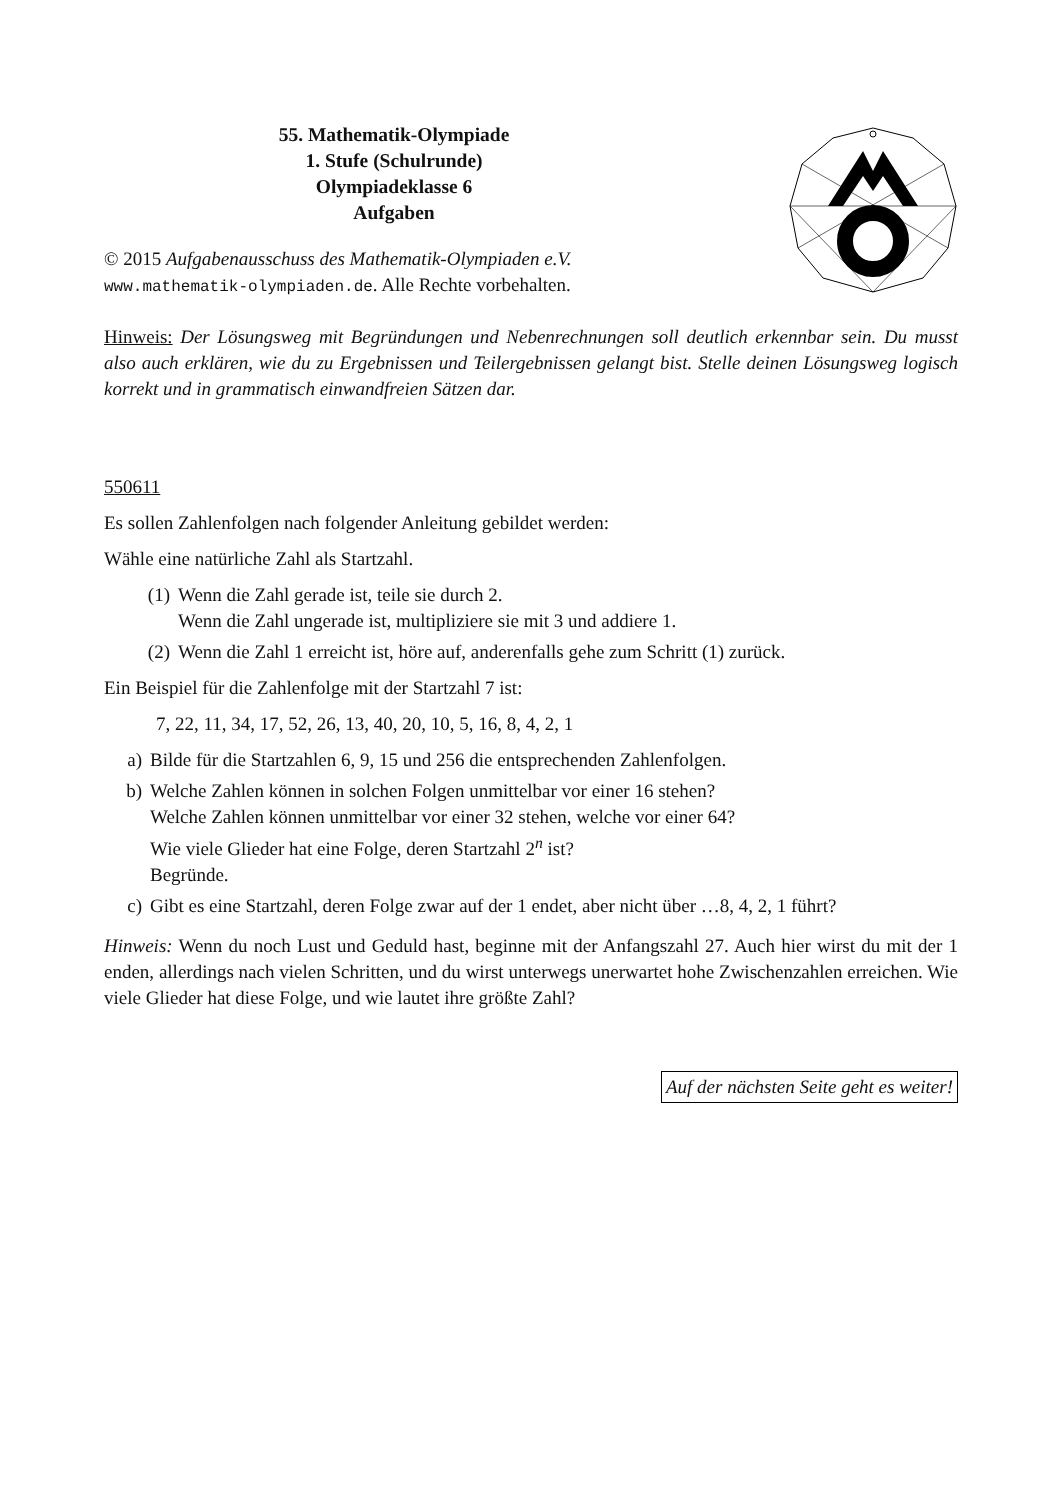55. Mathematik-Olympiade
1. Stufe (Schulrunde)
Olympiadeklasse 6
Aufgaben
© 2015 Aufgabenausschuss des Mathematik-Olympiaden e.V.
www.mathematik-olympiaden.de. Alle Rechte vorbehalten.
Hinweis: Der Lösungsweg mit Begründungen und Nebenrechnungen soll deutlich erkennbar sein. Du musst also auch erklären, wie du zu Ergebnissen und Teilergebnissen gelangt bist. Stelle deinen Lösungsweg logisch korrekt und in grammatisch einwandfreien Sätzen dar.
550611
Es sollen Zahlenfolgen nach folgender Anleitung gebildet werden:
Wähle eine natürliche Zahl als Startzahl.
(1) Wenn die Zahl gerade ist, teile sie durch 2.
Wenn die Zahl ungerade ist, multipliziere sie mit 3 und addiere 1.
(2) Wenn die Zahl 1 erreicht ist, höre auf, anderenfalls gehe zum Schritt (1) zurück.
Ein Beispiel für die Zahlenfolge mit der Startzahl 7 ist:
7, 22, 11, 34, 17, 52, 26, 13, 40, 20, 10, 5, 16, 8, 4, 2, 1
a) Bilde für die Startzahlen 6, 9, 15 und 256 die entsprechenden Zahlenfolgen.
b) Welche Zahlen können in solchen Folgen unmittelbar vor einer 16 stehen?
Welche Zahlen können unmittelbar vor einer 32 stehen, welche vor einer 64?
Wie viele Glieder hat eine Folge, deren Startzahl 2<sup>n</sup> ist?
Begründe.
c) Gibt es eine Startzahl, deren Folge zwar auf der 1 endet, aber nicht über …8, 4, 2, 1 führt?
Hinweis: Wenn du noch Lust und Geduld hast, beginne mit der Anfangszahl 27. Auch hier wirst du mit der 1 enden, allerdings nach vielen Schritten, und du wirst unterwegs unerwartet hohe Zwischenzahlen erreichen. Wie viele Glieder hat diese Folge, und wie lautet ihre größte Zahl?
Auf der nächsten Seite geht es weiter!